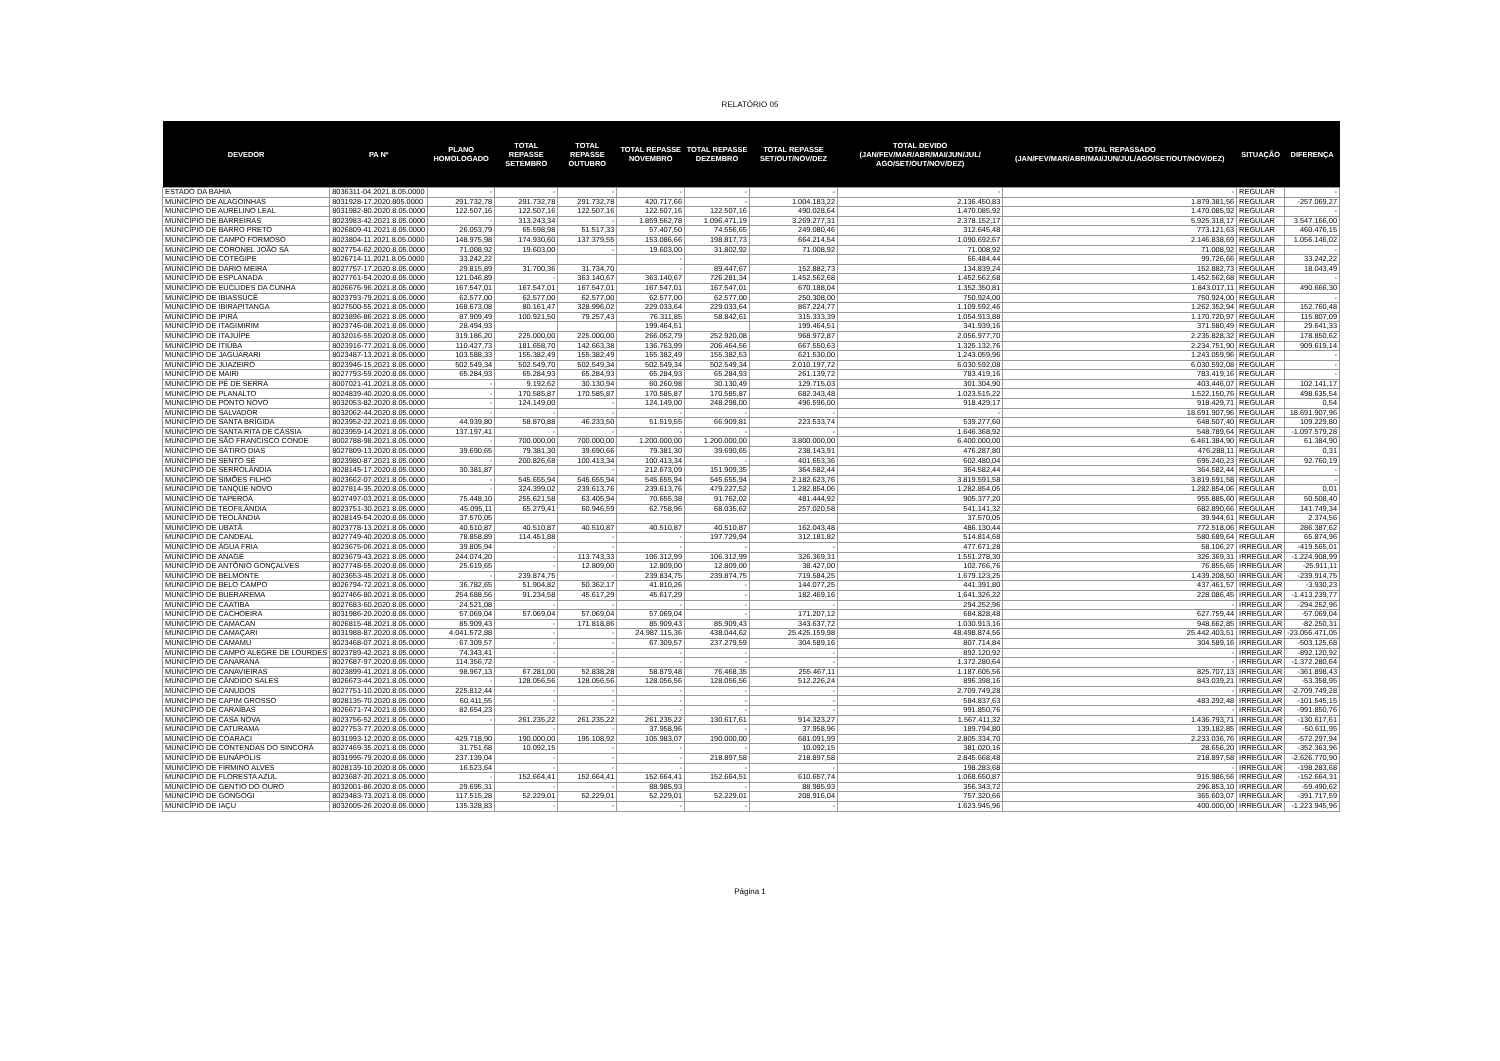RELATÓRIO 05
| DEVEDOR | PA Nº | PLANO HOMOLOGADO | TOTAL REPASSE SETEMBRO | TOTAL REPASSE OUTUBRO | TOTAL REPASSE NOVEMBRO | TOTAL REPASSE DEZEMBRO | TOTAL REPASSE SET/OUT/NOV/DEZ | TOTAL DEVIDO (JAN/FEV/MAR/ABR/MAI/JUN/JUL/ AGO/SET/OUT/NOV/DEZ) | TOTAL REPASSADO (JAN/FEV/MAR/ABR/MAI/JUN/JUL/AGO/SET/OUT/NOV/DEZ) | SITUAÇÃO | DIFERENÇA |
| --- | --- | --- | --- | --- | --- | --- | --- | --- | --- | --- | --- |
| ESTADO DA BAHIA | 8036311-04.2021.8.05.0000 | - | - | - | - | - | - | - | - | REGULAR | - |
| MUNICÍPIO DE ALAGOINHAS | 8031928-17.2020.805.0000 | 291.732,78 | 291.732,78 | 291.732,78 | 420.717,66 | - | 1.004.183,22 | 2.136.450,83 | 1.879.381,56 | REGULAR | -257.069,27 |
| MUNICÍPIO DE AURELINO LEAL | 8031982-80.2020.8.05.0000 | 122.507,16 | 122.507,16 | 122.507,16 | 122.507,16 | 122.507,16 | 490.028,64 | 1.470.085,92 | 1.470.085,92 | REGULAR | - |
| MUNICÍPIO DE BARREIRAS | 8023983-42.2021.8.05.0000 | - | 313.243,34 | - | 1.859.562,78 | 1.096.471,19 | 3.269.277,31 | 2.378.152,17 | 5.925.318,17 | REGULAR | 3.547.166,00 |
| MUNICÍPIO DE BARRO PRETO | 8026809-41.2021.8.05.0000 | 26.053,79 | 65.598,98 | 51.517,33 | 57.407,50 | 74.556,65 | 249.080,46 | 312.645,48 | 773.121,63 | REGULAR | 460.476,15 |
| MUNICÍPIO DE CAMPO FORMOSO | 8023804-11.2021.8.05.0000 | 148.975,98 | 174.930,60 | 137.379,55 | 153.086,66 | 198.817,73 | 664.214,54 | 1.090.692,67 | 2.146.838,69 | REGULAR | 1.056.146,02 |
| MUNICÍPIO DE CORONEL JOÃO SÁ | 8027754-62.2020.8.05.0000 | 71.008,92 | 19.603,00 | - | 19.603,00 | 31.802,92 | 71.008,92 | 71.008,92 | 71.008,92 | REGULAR | - |
| MUNICÍPIO DE COTEGIPE | 8026714-11.2021.8.05.0000 | 33.242,22 | | | - | | | 66.484,44 | 99.726,66 | REGULAR | 33.242,22 |
| MUNICÍPIO DE DARIO MEIRA | 8027757-17.2020.8.05.0000 | 29.815,89 | 31.700,36 | 31.734,70 | - | 89.447,67 | 152.882,73 | 134.839,24 | 152.882,73 | REGULAR | 18.043,49 |
| MUNICÍPIO DE ESPLANADA | 8027761-54.2020.8.05.0000 | 121.046,89 | - | 363.140,67 | 363.140,67 | 726.281,34 | 1.452.562,68 | 1.452.562,68 | 1.452.562,68 | REGULAR | - |
| MUNICÍPIO DE EUCLIDES DA CUNHA | 8026676-96.2021.8.05.0000 | 167.547,01 | 167.547,01 | 167.547,01 | 167.547,01 | 167.547,01 | 670.188,04 | 1.352.350,81 | 1.843.017,11 | REGULAR | 490.666,30 |
| MUNICÍPIO DE IBIASSUCÊ | 8023793-79.2021.8.05.0000 | 62.577,00 | 62.577,00 | 62.577,00 | 62.577,00 | 62.577,00 | 250.308,00 | 750.924,00 | 750.924,00 | REGULAR | - |
| MUNICÍPIO DE IBIRAPITANGA | 8027500-55.2021.8.05.0000 | 168.673,08 | 80.161,47 | 328.996,02 | 229.033,64 | 229.033,64 | 867.224,77 | 1.109.592,46 | 1.262.352,94 | REGULAR | 152.760,48 |
| MUNICÍPIO DE IPIRÁ | 8023896-86.2021.8.05.0000 | 87.909,49 | 100.921,50 | 79.257,43 | 76.311,85 | 58.842,61 | 315.333,39 | 1.054.913,88 | 1.170.720,97 | REGULAR | 115.807,09 |
| MUNICÍPIO DE ITAGIMIRIM | 8023746-08.2021.8.05.0000 | 28.494,93 | | | 199.464,51 | | 199.464,51 | 341.939,16 | 371.580,49 | REGULAR | 29.641,33 |
| MUNICÍPIO DE ITAJUÍPE | 8032016-55.2020.8.05.0000 | 319.186,20 | 225.000,00 | 225.000,00 | 266.052,79 | 252.920,08 | 968.972,87 | 2.056.977,70 | 2.235.828,32 | REGULAR | 178.850,62 |
| MUNICÍPIO DE ITIÚBA | 8023916-77.2021.8.05.0000 | 110.427,73 | 181.658,70 | 142.663,38 | 136.763,99 | 206.464,56 | 667.550,63 | 1.325.132,76 | 2.234.751,90 | REGULAR | 909.619,14 |
| MUNICÍPIO DE JAGUARARI | 8023487-13.2021.8.05.0000 | 103.588,33 | 155.382,49 | 155.382,49 | 155.382,49 | 155.382,53 | 621.530,00 | 1.243.059,96 | 1.243.059,96 | REGULAR | - |
| MUNICÍPIO DE JUAZEIRO | 8023946-15.2021.8.05.0000 | 502.549,34 | 502.549,70 | 502.549,34 | 502.549,34 | 502.549,34 | 2.010.197,72 | 6.030.592,08 | 6.030.592,08 | REGULAR | - |
| MUNICÍPIO DE MAIRI | 8027793-59.2020.8.05.0000 | 65.284,93 | 65.284,93 | 65.284,93 | 65.284,93 | 65.284,93 | 261.139,72 | 783.419,16 | 783.419,16 | REGULAR | - |
| MUNICÍPIO DE PÉ DE SERRA | 8007021-41.2021.8.05.0000 | - | 9.192,62 | 30.130,94 | 60.260,98 | 30.130,49 | 129.715,03 | 301.304,90 | 403.446,07 | REGULAR | 102.141,17 |
| MUNICÍPIO DE PLANALTO | 8024839-40.2020.8.05.0000 | - | 170.585,87 | 170.585,87 | 170.585,87 | 170.585,87 | 682.343,48 | 1.023.515,22 | 1.522.150,76 | REGULAR | 498.635,54 |
| MUNICÍPIO DE PONTO NOVO | 8032053-82.2020.8.05.0000 | - | 124.149,00 | - | 124.149,00 | 248.298,00 | 496.596,00 | 918.429,17 | 918.429,71 | REGULAR | 0,54 |
| MUNICÍPIO DE SALVADOR | 8032062-44.2020.8.05.0000 | - | - | - | - | - | - | - | 18.691.907,96 | REGULAR | 18.691.907,96 |
| MUNICÍPIO DE SANTA BRÍGIDA | 8023952-22.2021.8.05.0000 | 44.939,80 | 58.870,88 | 46.233,50 | 51.519,55 | 66.909,81 | 223.533,74 | 539.277,60 | 648.507,40 | REGULAR | 109.229,80 |
| MUNICÍPIO DE SANTA RITA DE CÁSSIA | 8023959-14.2021.8.05.0000 | 137.197,41 | - | - | - | - | - | 1.646.368,92 | 548.789,64 | REGULAR | -1.097.579,28 |
| MUNICÍPIO DE SÃO FRANCISCO CONDE | 8002788-98.2021.8.05.0000 | - | 700.000,00 | 700.000,00 | 1.200.000,00 | 1.200.000,00 | 3.800.000,00 | 6.400.000,00 | 6.461.384,90 | REGULAR | 61.384,90 |
| MUNICÍPIO DE SÁTIRO DIAS | 8027809-13.2020.8.05.0000 | 39.690,65 | 79.381,30 | 39.690,66 | 79.381,30 | 39.690,65 | 238.143,91 | 476.287,80 | 476.288,11 | REGULAR | 0,31 |
| MUNICÍPIO DE SENTO SÉ | 8023980-87.2021.8.05.0000 | - | 200.826,68 | 100.413,34 | 100.413,34 | - | 401.653,36 | 602.480,04 | 695.240,23 | REGULAR | 92.760,19 |
| MUNICÍPIO DE SERROLÂNDIA | 8028145-17.2020.8.05.0000 | 30.381,87 | | - | 212.673,09 | 151.909,35 | 364.582,44 | 364.582,44 | 364.582,44 | REGULAR | - |
| MUNICÍPIO DE SIMÕES FILHO | 8023662-07.2021.8.05.0000 | - | 545.655,94 | 545.655,94 | 545.655,94 | 545.655,94 | 2.182.623,76 | 3.819.591,58 | 3.819.591,58 | REGULAR | - |
| MUNICÍPIO DE TANQUE NOVO | 8027814-35.2020.8.05.0000 | - | 324.399,02 | 239.613,76 | 239.613,76 | 479.227,52 | 1.282.854,06 | 1.282.854,05 | 1.282.854,06 | REGULAR | 0,01 |
| MUNICÍPIO DE TAPEROÁ | 8027497-03.2021.8.05.0000 | 75.448,10 | 255.621,58 | 63.405,94 | 70.655,38 | 91.762,02 | 481.444,92 | 905.377,20 | 955.885,60 | REGULAR | 50.508,40 |
| MUNICÍPIO DE TEOFILÂNDIA | 8023751-30.2021.8.05.0000 | 45.095,11 | 65.279,41 | 60.946,59 | 62.758,96 | 68.035,62 | 257.020,58 | 541.141,32 | 682.890,66 | REGULAR | 141.749,34 |
| MUNICÍPIO DE TEOLÂNDIA | 8028149-54.2020.8.05.0000 | 37.570,05 | | | | | | 37.570,05 | 39.944,61 | REGULAR | 2.374,56 |
| MUNICÍPIO DE UBATÃ | 8023778-13.2021.8.05.0000 | 40.510,87 | 40.510,87 | 40.510,87 | 40.510,87 | 40.510,87 | 162.043,48 | 486.130,44 | 772.518,06 | REGULAR | 286.387,62 |
| MUNICÍPIO DE CANDEAL | 8027749-40.2020.8.05.0000 | 78.858,89 | 114.451,88 | - | - | 197.729,94 | 312.181,82 | 514.814,68 | 580.689,64 | REGULAR | 65.874,96 |
| MUNICÍPIO DE ÁGUA FRIA | 8023675-06.2021.8.05.0000 | 39.805,94 | - | - | - | - | - | 477.671,28 | 58.106,27 | IRREGULAR | -419.565,01 |
| MUNICÍPIO DE ANAGÉ | 8023679-43.2021.8.05.0000 | 244.074,20 | - | 113.743,33 | 106.312,99 | 106.312,99 | 326.369,31 | 1.551.278,30 | 326.369,31 | IRREGULAR | -1.224.908,99 |
| MUNICÍPIO DE ANTÔNIO GONÇALVES | 8027748-55.2020.8.05.0000 | 25.619,65 | - | 12.809,00 | 12.809,00 | 12.809,00 | 38.427,00 | 102.766,76 | 76.855,65 | IRREGULAR | -25.911,11 |
| MUNICÍPIO DE BELMONTE | 8023653-45.2021.8.05.0000 | - | 239.874,75 | - | 239.834,75 | 239.874,75 | 719.584,25 | 1.679.123,25 | 1.439.208,50 | IRREGULAR | -239.914,75 |
| MUNICÍPIO DE BELO CAMPO | 8026794-72.2021.8.05.0000 | 36.782,65 | 51.904,82 | 50.362,17 | 41.810,26 | - | 144.077,25 | 441.391,80 | 437.461,57 | IRREGULAR | -3.930,23 |
| MUNICÍPIO DE BUERAREMA | 8027466-80.2021.8.05.0000 | 254.688,56 | 91.234,58 | 45.617,29 | 45.617,29 | - | 182.469,16 | 1.641.326,22 | 228.086,45 | IRREGULAR | -1.413.239,77 |
| MUNICÍPIO DE CAATIBA | 8027683-60.2020.8.05.0000 | 24.521,08 | - | - | - | - | - | 294.252,96 | - | IRREGULAR | -294.252,96 |
| MUNICÍPIO DE CACHOEIRA | 8031986-20.2020.8.05.0000 | 57.069,04 | 57.069,04 | 57.069,04 | 57.069,04 | - | 171.207,12 | 684.828,48 | 627.759,44 | IRREGULAR | -57.069,04 |
| MUNICÍPIO DE CAMACAN | 8026815-48.2021.8.05.0000 | 85.909,43 | - | 171.818,86 | 85.909,43 | 85.909,43 | 343.637,72 | 1.030.913,16 | 948.662,85 | IRREGULAR | -82.250,31 |
| MUNICÍPIO DE CAMAÇARI | 8031988-87.2020.8.05.0000 | 4.041.572,88 | - | - | 24.987.115,36 | 438.044,62 | 25.425.159,98 | 48.498.874,56 | 25.442.403,51 | IRREGULAR | -23.056.471,05 |
| MUNICÍPIO DE CAMAMU | 8023468-07.2021.8.05.0000 | 67.309,57 | - | - | 67.309,57 | 237.279,59 | 304.589,16 | 807.714,84 | 304.589,16 | IRREGULAR | -503.125,68 |
| MUNICÍPIO DE CAMPO ALEGRE DE LOURDES | 8023789-42.2021.8.05.0000 | 74.343,41 | - | - | - | - | - | 892.120,92 | - | IRREGULAR | -892.120,92 |
| MUNICÍPIO DE CANARANA | 8027687-97.2020.8.05.0000 | 114.356,72 | - | - | - | - | - | 1.372.280,64 | - | IRREGULAR | -1.372.280,64 |
| MUNICÍPIO DE CANAVIEIRAS | 8023899-41.2021.8.05.0000 | 98.967,13 | 67.281,00 | 52.838,28 | 58.879,48 | 76.468,35 | 255.467,11 | 1.187.605,56 | 825.707,13 | IRREGULAR | -361.898,43 |
| MUNICÍPIO DE CÂNDIDO SALES | 8026673-44.2021.8.05.0000 | - | 128.056,56 | 128.056,56 | 128.056,56 | 128.056,56 | 512.226,24 | 896.398,16 | 843.039,21 | IRREGULAR | -53.358,95 |
| MUNICÍPIO DE CANUDOS | 8027751-10.2020.8.05.0000 | 225.812,44 | - | - | - | - | - | 2.709.749,28 | - | IRREGULAR | -2.709.749,28 |
| MUNICÍPIO DE CAPIM GROSSO | 8028135-70.2020.8.05.0000 | 60.411,55 | - | - | - | - | - | 584.837,63 | 483.292,48 | IRREGULAR | -101.545,15 |
| MUNICÍPIO DE CARAÍBAS | 8026671-74.2021.8.05.0000 | 82.654,23 | - | - | - | - | - | 991.850,76 | - | IRREGULAR | -991.850,76 |
| MUNICÍPIO DE CASA NOVA | 8023756-52.2021.8.05.0000 | - | 261.235,22 | 261.235,22 | 261.235,22 | 130.617,61 | 914.323,27 | 1.567.411,32 | 1.436.793,71 | IRREGULAR | -130.617,61 |
| MUNICÍPIO DE CATURAMA | 8027753-77.2020.8.05.0000 | | - | - | 37.958,96 | - | 37.958,96 | 189.794,80 | 139.182,85 | IRREGULAR | -50.611,95 |
| MUNICÍPIO DE COARACI | 8031993-12.2020.8.05.0000 | 429.718,90 | 190.000,00 | 195.108,92 | 105.983,07 | 190.000,00 | 681.091,99 | 2.805.334,70 | 2.233.036,76 | IRREGULAR | -572.297,94 |
| MUNICÍPIO DE CONTENDAS DO SINCORÁ | 8027469-35.2021.8.05.0000 | 31.751,68 | 10.092,15 | - | - | - | 10.092,15 | 381.020,16 | 28.656,20 | IRREGULAR | -352.363,96 |
| MUNICÍPIO DE EUNÁPOLIS | 8031995-79.2020.8.05.0000 | 237.139,04 | - | - | - | 218.897,58 | 218.897,58 | 2.845.668,48 | 218.897,58 | IRREGULAR | -2.626.770,90 |
| MUNICÍPIO DE FIRMINO ALVES | 8028139-10.2020.8.05.0000 | 16.523,64 | - | - | - | - | - | 198.283,68 | - | IRREGULAR | -198.283,68 |
| MUNICÍPIO DE FLORESTA AZUL | 8023687-20.2021.8.05.0000 | - | 152.664,41 | 152.664,41 | 152.664,41 | 152.664,51 | 610.657,74 | 1.068.650,87 | 915.986,56 | IRREGULAR | -152.664,31 |
| MUNICÍPIO DE GENTIO DO OURO | 8032001-86.2020.8.05.0000 | 29.695,31 | - | - | 88.985,93 | - | 88.985,93 | 356.343,72 | 296.853,10 | IRREGULAR | -59.490,62 |
| MUNICÍPIO DE GONGOGI | 8023483-73.2021.8.05.0000 | 117.515,28 | 52.229,01 | 52.229,01 | 52.229,01 | 52.229,01 | 208.916,04 | 757.320,66 | 365.603,07 | IRREGULAR | -391.717,59 |
| MUNICÍPIO DE IAÇU | 8032005-26.2020.8.05.0000 | 135.328,83 | - | - | - | - | - | 1.623.945,96 | 400.000,00 | IRREGULAR | -1.223.945,96 |
Página 1